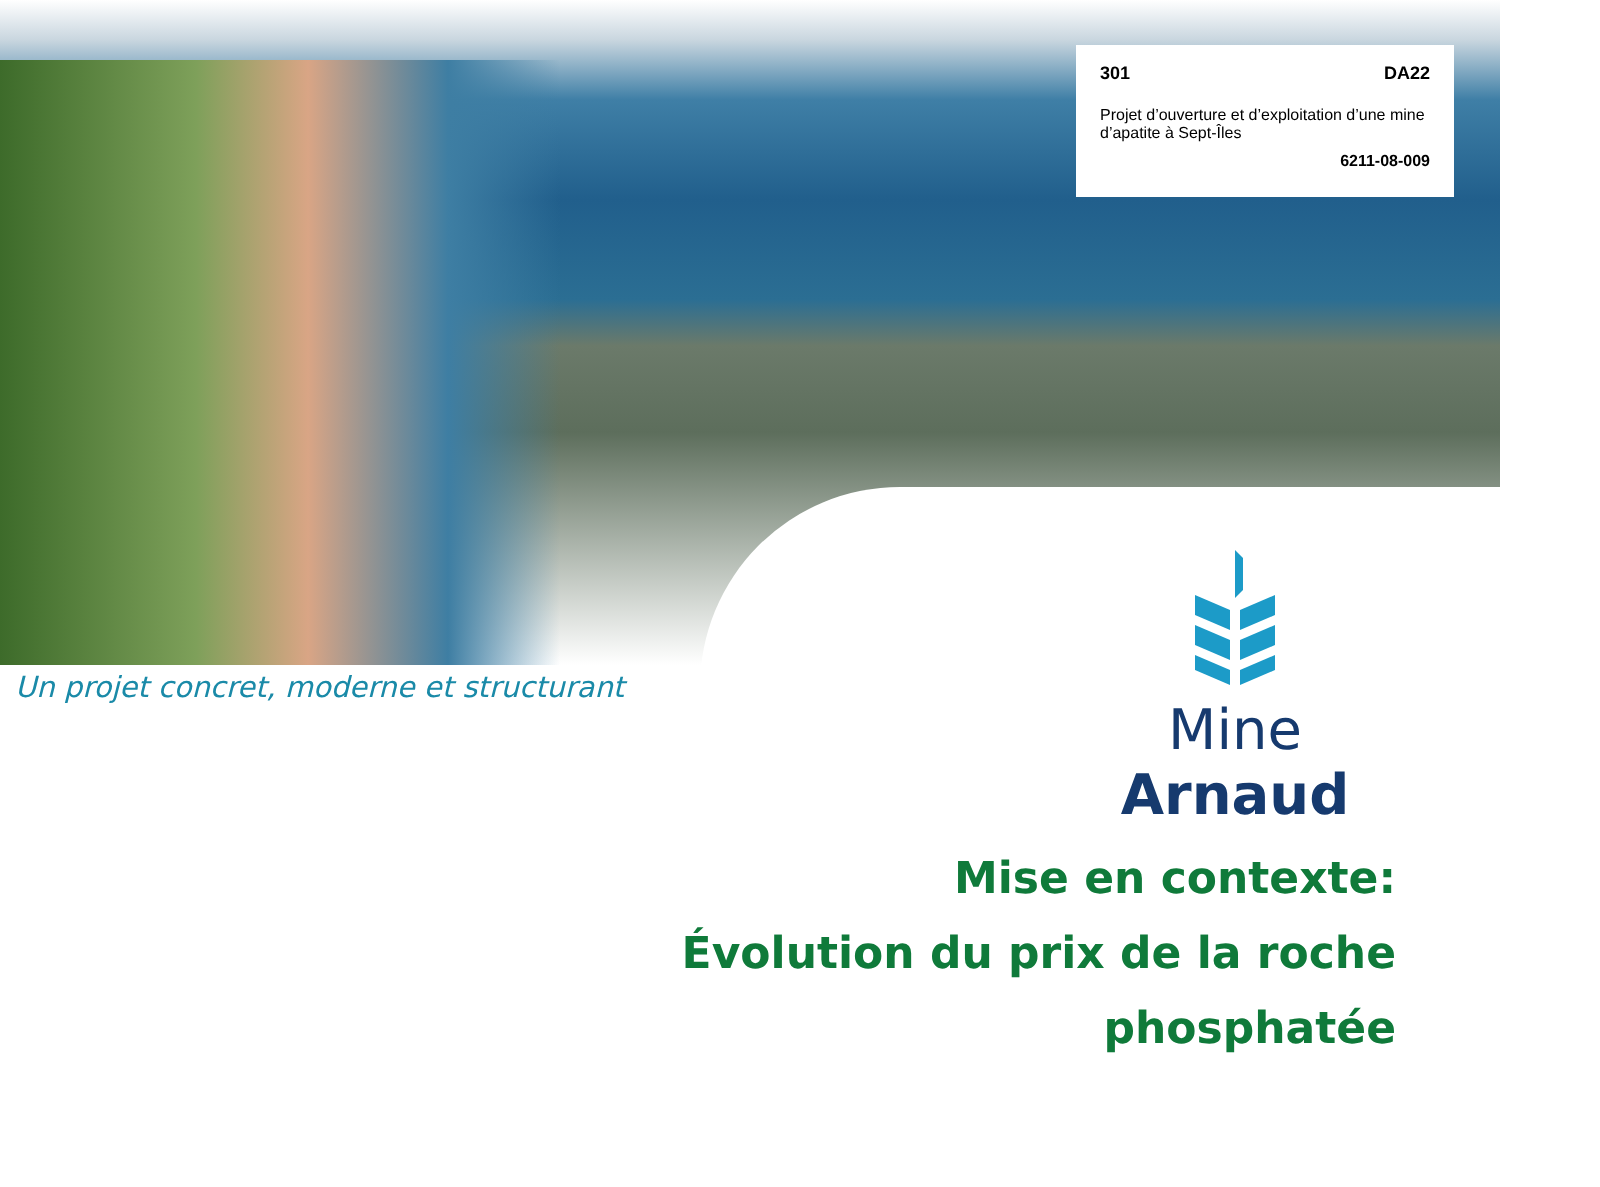301 DA22
Projet d’ouverture et d’exploitation d’une mine d’apatite à Sept-Îles
6211-08-009
Un projet concret, moderne et structurant
Mine Arnaud
Mise en contexte:
Évolution du prix de la roche
phosphatée